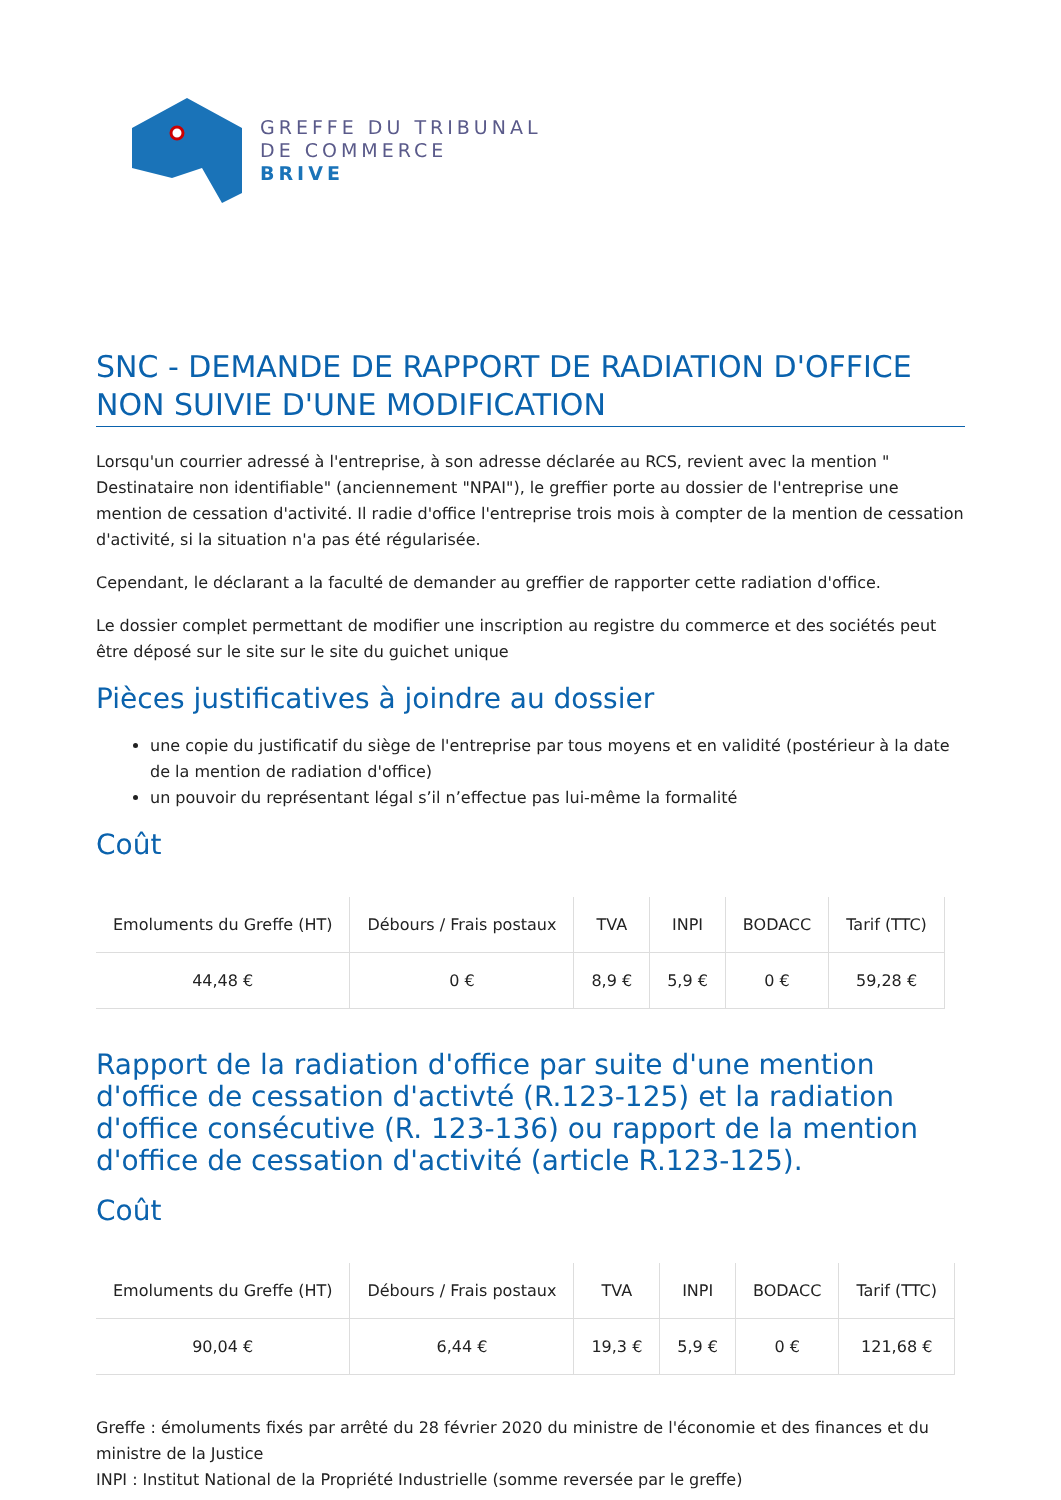GREFFE DU TRIBUNAL
DE COMMERCE
BRIVE
SNC - DEMANDE DE RAPPORT DE RADIATION D'OFFICE NON SUIVIE D'UNE MODIFICATION
Lorsqu'un courrier adressé à l'entreprise, à son adresse déclarée au RCS, revient avec la mention " Destinataire non identifiable" (anciennement "NPAI"), le greffier porte au dossier de l'entreprise une mention de cessation d'activité. Il radie d'office l'entreprise trois mois à compter de la mention de cessation d'activité, si la situation n'a pas été régularisée.
Cependant, le déclarant a la faculté de demander au greffier de rapporter cette radiation d'office.
Le dossier complet permettant de modifier une inscription au registre du commerce et des sociétés peut être déposé sur le site sur le site du guichet unique
Pièces justificatives à joindre au dossier
une copie du justificatif du siège de l'entreprise par tous moyens et en validité (postérieur à la date de la mention de radiation d'office)
un pouvoir du représentant légal s’il n’effectue pas lui-même la formalité
Coût
| Emoluments du Greffe (HT) | Débours / Frais postaux | TVA | INPI | BODACC | Tarif (TTC) |
| --- | --- | --- | --- | --- | --- |
| 44,48 € | 0 € | 8,9 € | 5,9 € | 0 € | 59,28 € |
Rapport de la radiation d'office par suite d'une mention d'office de cessation d'activté (R.123-125) et la radiation d'office consécutive (R. 123-136) ou rapport de la mention d'office de cessation d'activité (article R.123-125).
Coût
| Emoluments du Greffe (HT) | Débours / Frais postaux | TVA | INPI | BODACC | Tarif (TTC) |
| --- | --- | --- | --- | --- | --- |
| 90,04 € | 6,44 € | 19,3 € | 5,9 € | 0 € | 121,68 € |
Greffe : émoluments fixés par arrêté du 28 février 2020 du ministre de l'économie et des finances et du ministre de la Justice
INPI : Institut National de la Propriété Industrielle (somme reversée par le greffe)